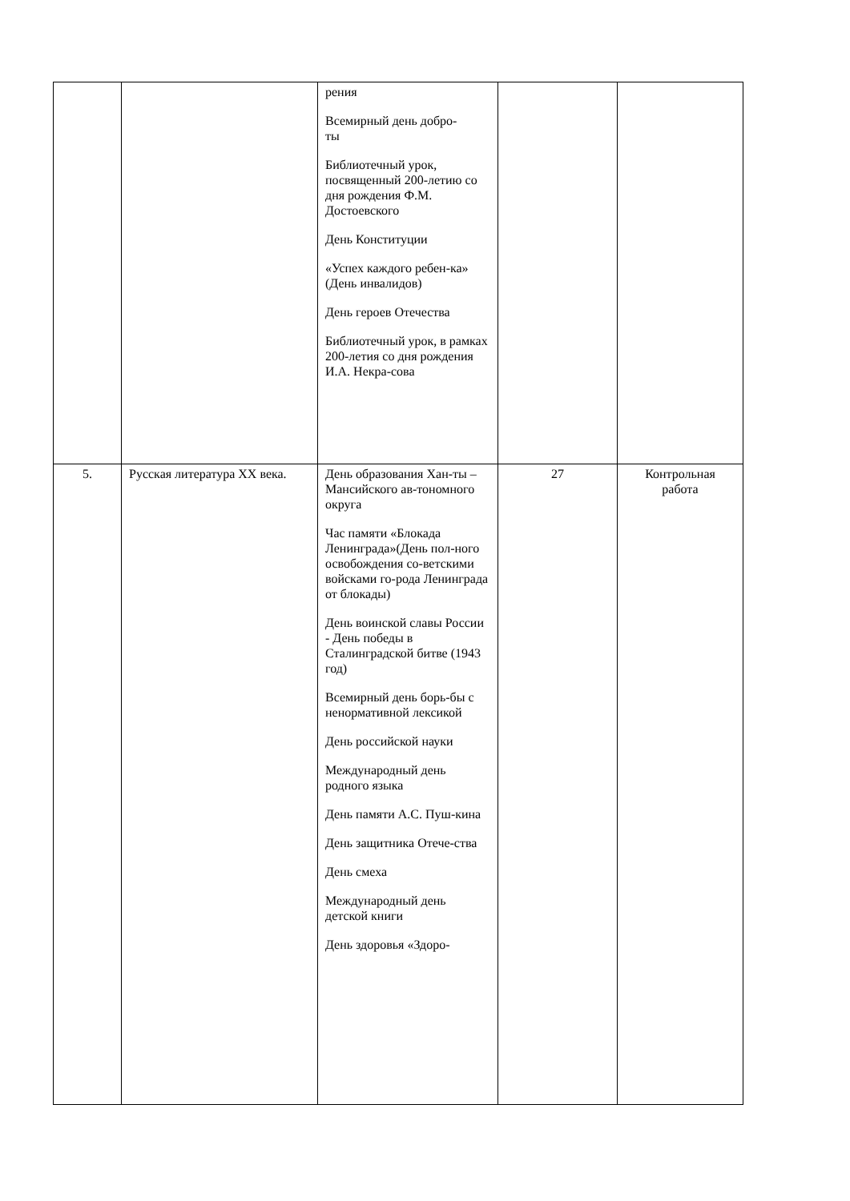| | | рения Всемирный день добро- ты Библиотечный урок, посвященный 200-летию со дня рождения Ф.М. Достоевского День Конституции «Успех каждого ребен-ка» (День инвалидов) День героев Отечества Библиотечный урок, в рамках 200-летия со дня рождения И.А. Некра-сова | | |
| 5. | Русская литература XX века. | День образования Хан-ты – Мансийского ав-тономного округа Час памяти «Блокада Ленинграда»(День пол-ного освобождения со-ветскими войсками го-рода Ленинграда от блокады) День воинской славы России - День победы в Сталинградской битве (1943 год) Всемирный день борь-бы с ненормативной лексикой День российской науки Международный день родного языка День памяти А.С. Пуш-кина День защитника Отече-ства День смеха Международный день детской книги День здоровья «Здоро- | 27 | Контрольная работа |